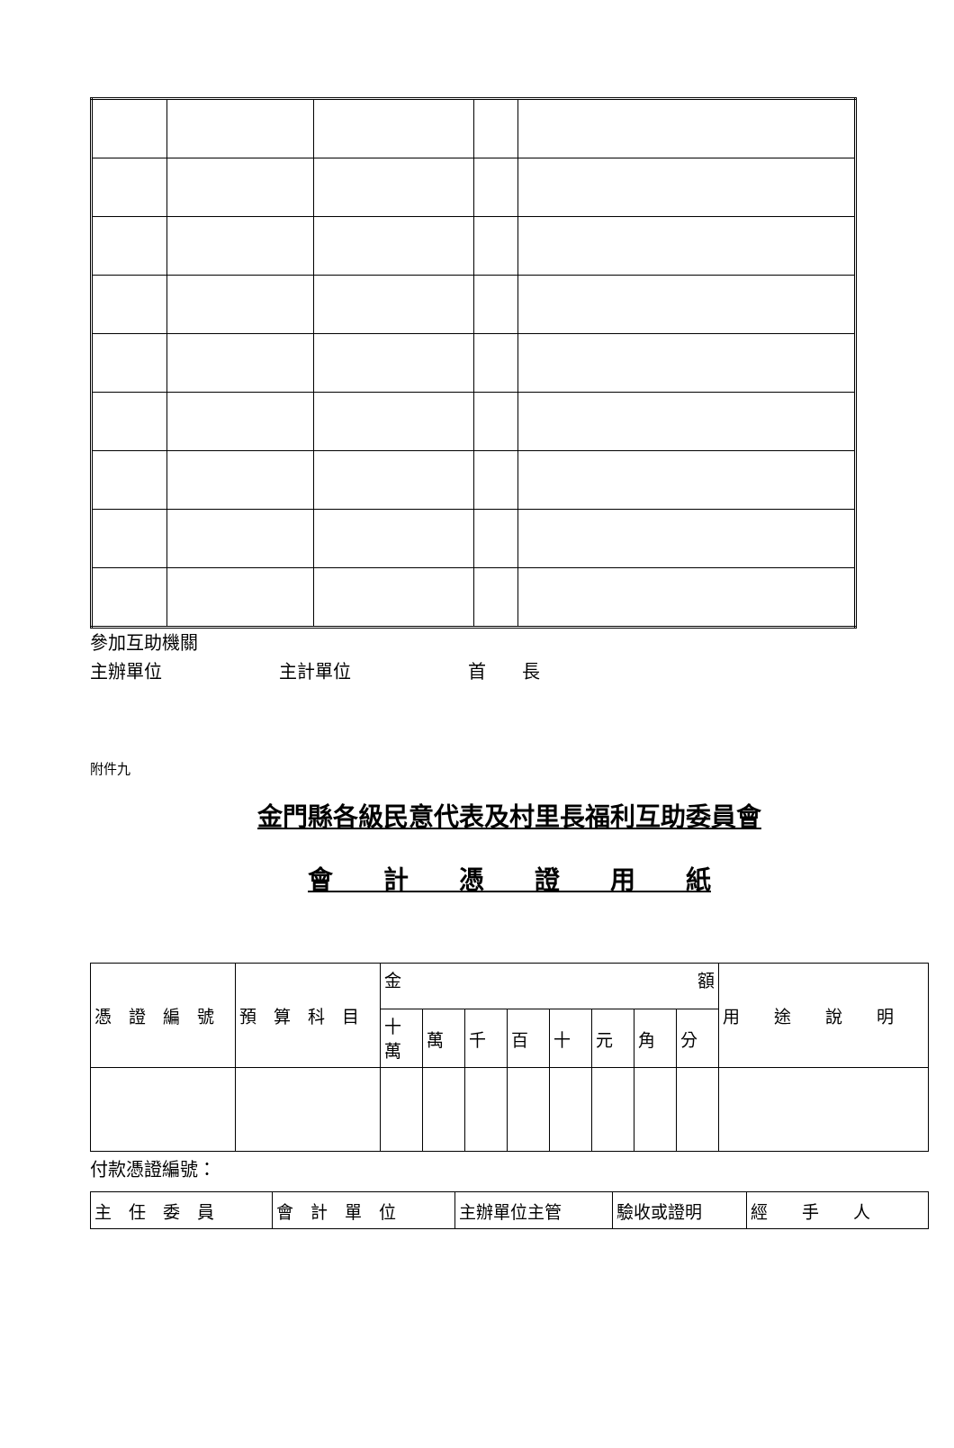參加互助機關
主辦單位 主計單位 首　　長
附件九
金門縣各級民意代表及村里長福利互助委員會
會　　計　　憑　　證　　用　　紙
| 憑 證 編 號 | 預 算 科 目 | 金 額 | | | | | | | | 用 途 說 明 |
| | | 十 萬 | 萬 | 千 | 百 | 十 | 元 | 角 | 分 | |
付款憑證編號：
| 主 任 委 員 | 會 計 單 位 | 主辦單位主管 | 驗收或證明 | 經 手 人 |